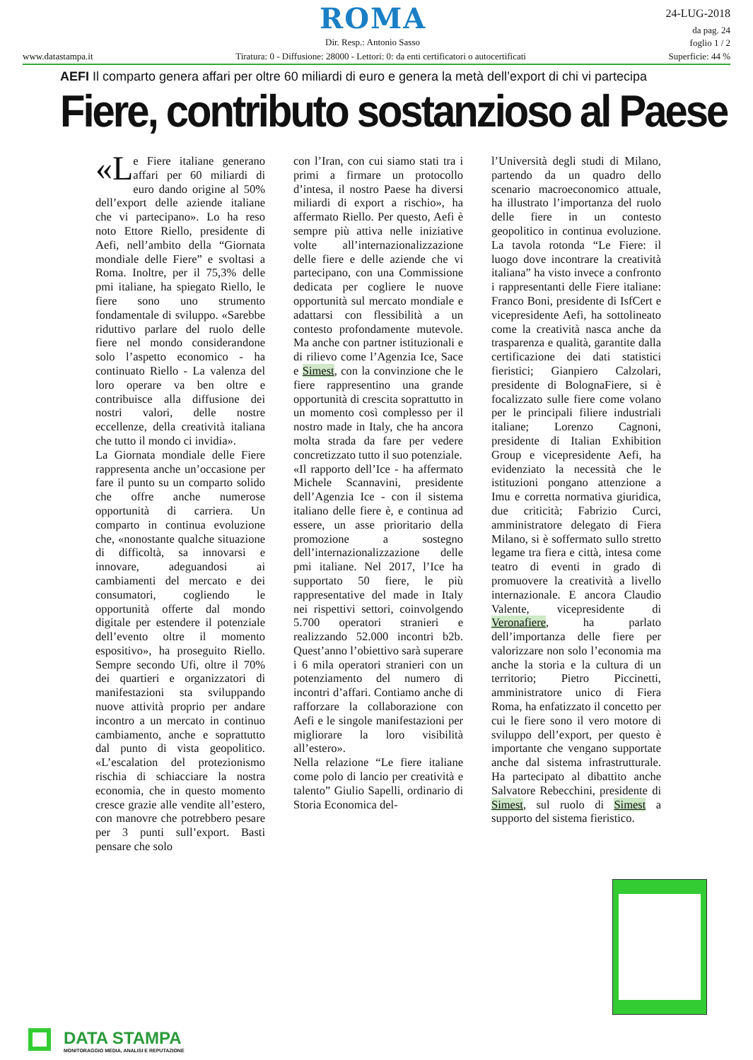ROMA
Dir. Resp.: Antonio Sasso
24-LUG-2018
da pag. 24
foglio 1 / 2
www.datastampa.it Tiratura: 0 - Diffusione: 28000 - Lettori: 0: da enti certificatori o autocertificati Superficie: 44 %
AEFI Il comparto genera affari per oltre 60 miliardi di euro e genera la metà dell’export di chi vi partecipa
Fiere, contributo sostanzioso al Paese
«L e Fiere italiane generano affari per 60 miliardi di euro dando origine al 50% dell’export delle aziende italiane che vi partecipano». Lo ha reso noto Ettore Riello, presidente di Aefi, nell’ambito della “Giornata mondiale delle Fiere” e svoltasi a Roma. Inoltre, per il 75,3% delle pmi italiane, ha spiegato Riello, le fiere sono uno strumento fondamentale di sviluppo. «Sarebbe riduttivo parlare del ruolo delle fiere nel mondo considerandone solo l’aspetto economico - ha continuato Riello - La valenza del loro operare va ben oltre e contribuisce alla diffusione dei nostri valori, delle nostre eccellenze, della creatività italiana che tutto il mondo ci invidia».
La Giornata mondiale delle Fiere rappresenta anche un’occasione per fare il punto su un comparto solido che offre anche numerose opportunità di carriera. Un comparto in continua evoluzione che, «nonostante qualche situazione di difficoltà, sa innovarsi e innovare, adeguandosi ai cambiamenti del mercato e dei consumatori, cogliendo le opportunità offerte dal mondo digitale per estendere il potenziale dell’evento oltre il momento espositivo», ha proseguito Riello. Sempre secondo Ufi, oltre il 70% dei quartieri e organizzatori di manifestazioni sta sviluppando nuove attività proprio per andare incontro a un mercato in continuo cambiamento, anche e soprattutto dal punto di vista geopolitico. «L’escalation del protezionismo rischia di schiacciare la nostra economia, che in questo momento cresce grazie alle vendite all’estero, con manovre che potrebbero pesare per 3 punti sull’export. Basti pensare che solo
con l’Iran, con cui siamo stati tra i primi a firmare un protocollo d’intesa, il nostro Paese ha diversi miliardi di export a rischio», ha affermato Riello. Per questo, Aefi è sempre più attiva nelle iniziative volte all’internazionalizzazione delle fiere e delle aziende che vi partecipano, con una Commissione dedicata per cogliere le nuove opportunità sul mercato mondiale e adattarsi con flessibilità a un contesto profondamente mutevole. Ma anche con partner istituzionali e di rilievo come l’Agenzia Ice, Sace e Simest, con la convinzione che le fiere rappresentino una grande opportunità di crescita soprattutto in un momento così complesso per il nostro made in Italy, che ha ancora molta strada da fare per vedere concretizzato tutto il suo potenziale.
«Il rapporto dell’Ice - ha affermato Michele Scannavini, presidente dell’Agenzia Ice - con il sistema italiano delle fiere è, e continua ad essere, un asse prioritario della promozione a sostegno dell’internazionalizzazione delle pmi italiane. Nel 2017, l’Ice ha supportato 50 fiere, le più rappresentative del made in Italy nei rispettivi settori, coinvolgendo 5.700 operatori stranieri e realizzando 52.000 incontri b2b. Quest’anno l’obiettivo sarà superare i 6 mila operatori stranieri con un potenziamento del numero di incontri d’affari. Contiamo anche di rafforzare la collaborazione con Aefi e le singole manifestazioni per migliorare la loro visibilità all’estero».
Nella relazione “Le fiere italiane come polo di lancio per creatività e talento” Giulio Sapelli, ordinario di Storia Economica del-
l’Università degli studi di Milano, partendo da un quadro dello scenario macroeconomico attuale, ha illustrato l’importanza del ruolo delle fiere in un contesto geopolitico in continua evoluzione. La tavola rotonda “Le Fiere: il luogo dove incontrare la creatività italiana” ha visto invece a confronto i rappresentanti delle Fiere italiane: Franco Boni, presidente di IsfCert e vicepresidente Aefi, ha sottolineato come la creatività nasca anche da trasparenza e qualità, garantite dalla certificazione dei dati statistici fieristici; Gianpiero Calzolari, presidente di BolognaFiere, si è focalizzato sulle fiere come volano per le principali filiere industriali italiane; Lorenzo Cagnoni, presidente di Italian Exhibition Group e vicepresidente Aefi, ha evidenziato la necessità che le istituzioni pongano attenzione a Imu e corretta normativa giuridica, due criticità; Fabrizio Curci, amministratore delegato di Fiera Milano, si è soffermato sullo stretto legame tra fiera e città, intesa come teatro di eventi in grado di promuovere la creatività a livello internazionale. E ancora Claudio Valente, vicepresidente di Veronafiere, ha parlato dell’importanza delle fiere per valorizzare non solo l’economia ma anche la storia e la cultura di un territorio; Pietro Piccinetti, amministratore unico di Fiera Roma, ha enfatizzato il concetto per cui le fiere sono il vero motore di sviluppo dell’export, per questo è importante che vengano supportate anche dal sistema infrastrutturale. Ha partecipato al dibattito anche Salvatore Rebecchini, presidente di Simest, sul ruolo di Simest a supporto del sistema fieristico.
DATA STAMPA
MONITORAGGIO MEDIA, ANALISI E REPUTAZIONE